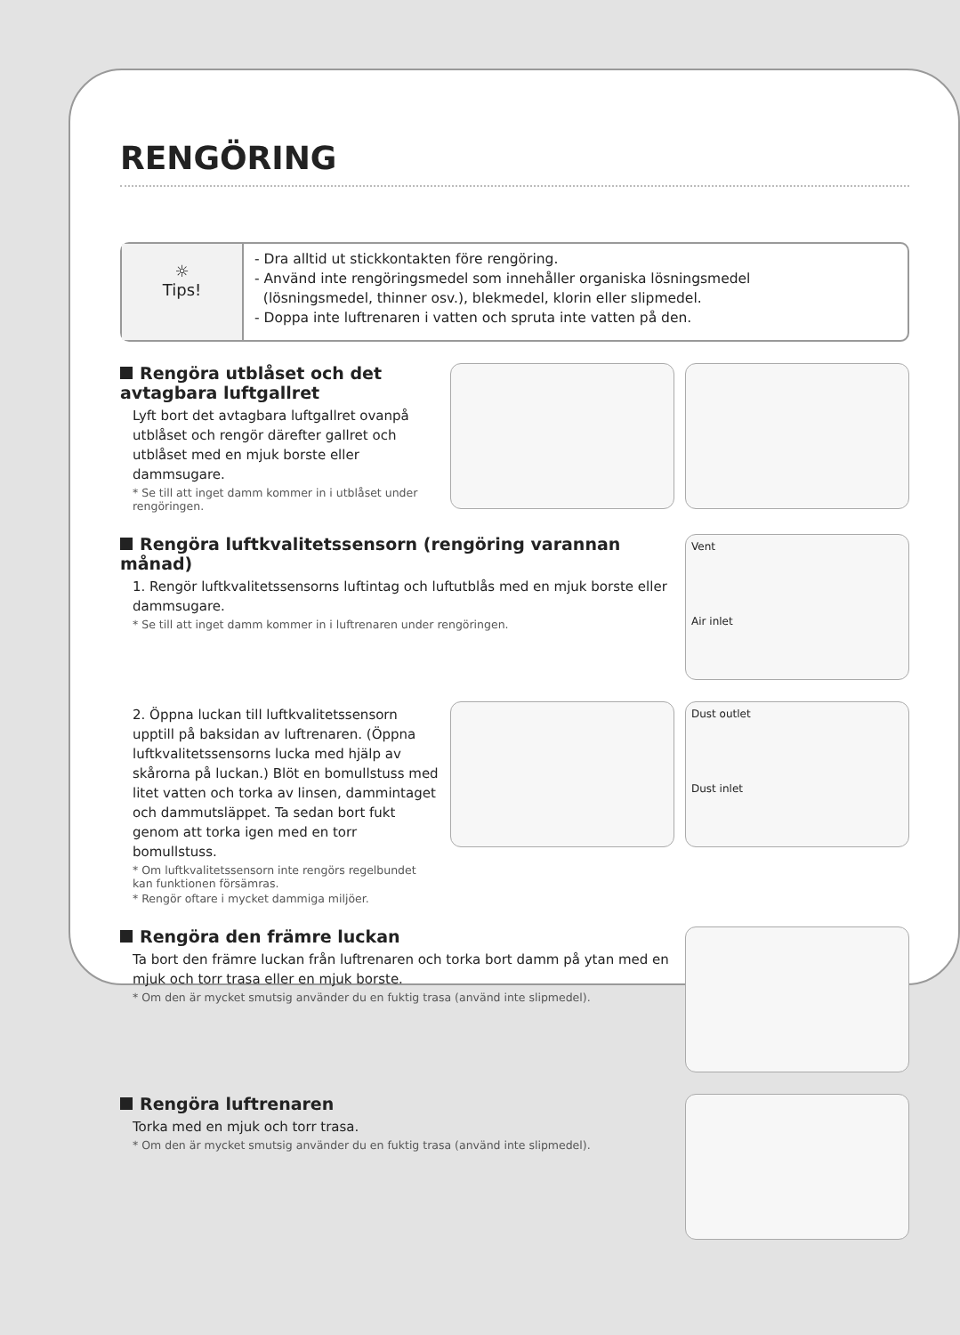RENGÖRING
☼
Tips!
- Dra alltid ut stickkontakten före rengöring.
- Använd inte rengöringsmedel som innehåller organiska lösningsmedel
(lösningsmedel, thinner osv.), blekmedel, klorin eller slipmedel.
- Doppa inte luftrenaren i vatten och spruta inte vatten på den.
Rengöra utblåset och det avtagbara luftgallret
Lyft bort det avtagbara luftgallret ovanpå utblåset och rengör därefter gallret och utblåset med en mjuk borste eller dammsugare.
* Se till att inget damm kommer in i utblåset under rengöringen.
Rengöra luftkvalitetssensorn (rengöring varannan månad)
1. Rengör luftkvalitetssensorns luftintag och luftutblås med en mjuk borste eller dammsugare.
* Se till att inget damm kommer in i luftrenaren under rengöringen.
Vent
Air inlet
2. Öppna luckan till luftkvalitetssensorn upptill på baksidan av luftrenaren. (Öppna luftkvalitetssensorns lucka med hjälp av skårorna på luckan.) Blöt en bomullstuss med litet vatten och torka av linsen, dammintaget och dammutsläppet. Ta sedan bort fukt genom att torka igen med en torr bomullstuss.
* Om luftkvalitetssensorn inte rengörs regelbundet kan funktionen försämras.
* Rengör oftare i mycket dammiga miljöer.
Dust outlet
Dust inlet
Rengöra den främre luckan
Ta bort den främre luckan från luftrenaren och torka bort damm på ytan med en mjuk och torr trasa eller en mjuk borste.
* Om den är mycket smutsig använder du en fuktig trasa (använd inte slipmedel).
Rengöra luftrenaren
Torka med en mjuk och torr trasa.
* Om den är mycket smutsig använder du en fuktig trasa (använd inte slipmedel).